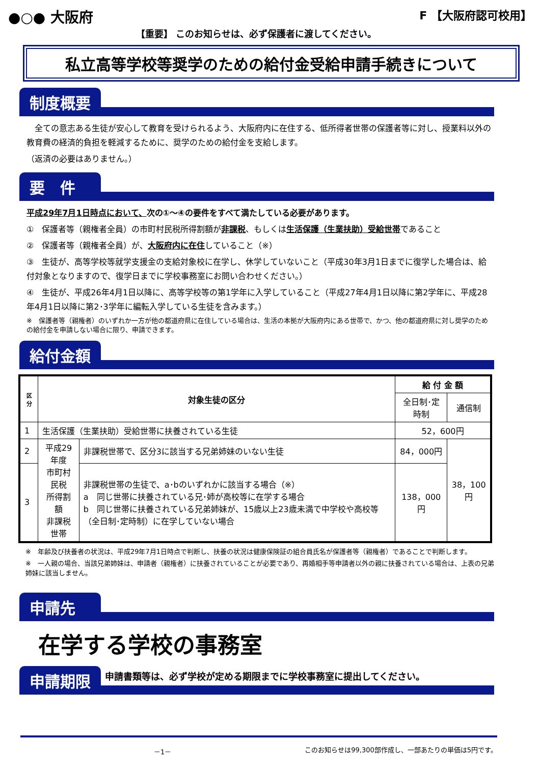●○● 大阪府
【重要】 このお知らせは、必ず保護者に渡してください。
F 【大阪府認可校用】
私立高等学校等奨学のための給付金受給申請手続きについて
制度概要
　全ての意志ある生徒が安心して教育を受けられるよう、大阪府内に在住する、低所得者世帯の保護者等に対し、授業料以外の教育費の経済的負担を軽減するために、奨学のための給付金を支給します。
（返済の必要はありません。）
要　件
平成29年7月1日時点において、次の①～④の要件をすべて満たしている必要があります。
①　保護者等（親権者全員）の市町村民税所得割額が非課税、もしくは生活保護（生業扶助）受給世帯であること
②　保護者等（親権者全員）が、大阪府内に在住していること（※）
③　生徒が、高等学校等就学支援金の支給対象校に在学し、休学していないこと（平成30年3月1日までに復学した場合は、給付対象となりますので、復学日までに学校事務室にお問い合わせください。）
④　生徒が、平成26年4月1日以降に、高等学校等の第1学年に入学していること（平成27年4月1日以降に第2学年に、平成28年4月1日以降に第2･3学年に編転入学している生徒を含みます。）
※　保護者等（親権者）のいずれか一方が他の都道府県に在住している場合は、生活の本拠が大阪府内にある世帯で、かつ、他の都道府県に対し奨学のための給付金を申請しない場合に限り、申請できます。
給付金額
| 区分 | 対象生徒の区分 | | 給 付 金 額 | |
| --- | --- | --- | --- | --- |
| | | | 全日制･定時制 | 通信制 |
| 1 | 生活保護（生業扶助）受給世帯に扶養されている生徒 | | 52，600円 | |
| 2 | 平成29年度 市町村民税 所得割額 非課税世帯 | 非課税世帯で、区分3に該当する兄弟姉妹のいない生徒 | 84，000円 | 38，100円 |
| 3 | | 非課税世帯の生徒で、a･bのいずれかに該当する場合（※） a 同じ世帯に扶養されている兄･姉が高校等に在学する場合 b 同じ世帯に扶養されている兄弟姉妹が、15歳以上23歳未満で中学校や高校等（全日制･定時制）に在学していない場合 | 138，000円 | |
※　年齢及び扶養者の状況は、平成29年7月1日時点で判断し、扶養の状況は健康保険証の組合員氏名が保護者等（親権者）であることで判断します。
※　一人親の場合、当該兄弟姉妹は、申請者（親権者）に扶養されていることが必要であり、再婚相手等申請者以外の親に扶養されている場合は、上表の兄弟姉妹に該当しません。
申請先
在学する学校の事務室
申請期限
申請書類等は、必ず学校が定める期限までに学校事務室に提出してください。
－1－ このお知らせは99,300部作成し、一部あたりの単価は5円です。